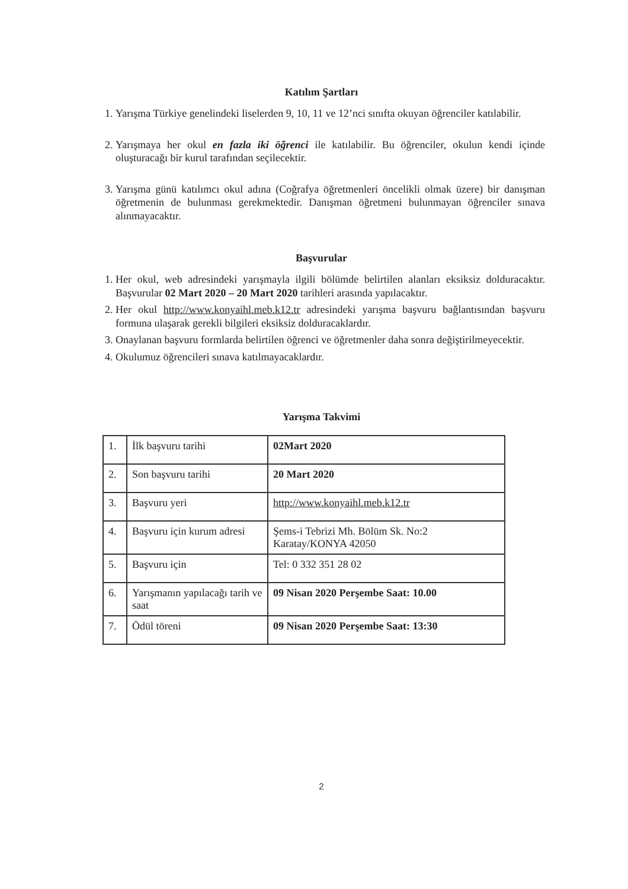Katılım Şartları
1. Yarışma Türkiye genelindeki liselerden 9, 10, 11 ve 12’nci sınıfta okuyan öğrenciler katılabilir.
2. Yarışmaya her okul en fazla iki öğrenci ile katılabilir. Bu öğrenciler, okulun kendi içinde oluşturacağı bir kurul tarafından seçilecektir.
3. Yarışma günü katılımcı okul adına (Coğrafya öğretmenleri öncelikli olmak üzere) bir danışman öğretmenin de bulunması gerekmektedir. Danışman öğretmeni bulunmayan öğrenciler sınava alınmayacaktır.
Başvurular
1. Her okul, web adresindeki yarışmayla ilgili bölümde belirtilen alanları eksiksiz dolduracaktır. Başvurular 02 Mart 2020 – 20 Mart 2020 tarihleri arasında yapılacaktır.
2. Her okul http://www.konyaihl.meb.k12.tr adresindeki yarışma başvuru bağlantısından başvuru formuna ulaşarak gerekli bilgileri eksiksiz dolduracaklardır.
3. Onaylanan başvuru formlarda belirtilen öğrenci ve öğretmenler daha sonra değiştirilmeyecektir.
4. Okulumuz öğrencileri sınava katılmayacaklardır.
Yarışma Takvimi
| 1. | İlk başvuru tarihi | 02Mart 2020 |
| 2. | Son başvuru tarihi | 20 Mart 2020 |
| 3. | Başvuru yeri | http://www.konyaihl.meb.k12.tr |
| 4. | Başvuru için kurum adresi | Şems-i Tebrizi Mh. Bölüm Sk. No:2 Karatay/KONYA 42050 |
| 5. | Başvuru için | Tel: 0 332 351 28 02 |
| 6. | Yarışmanın yapılacağı tarih ve saat | 09 Nisan 2020 Perşembe Saat: 10.00 |
| 7. | Ödül töreni | 09 Nisan 2020 Perşembe Saat: 13:30 |
2